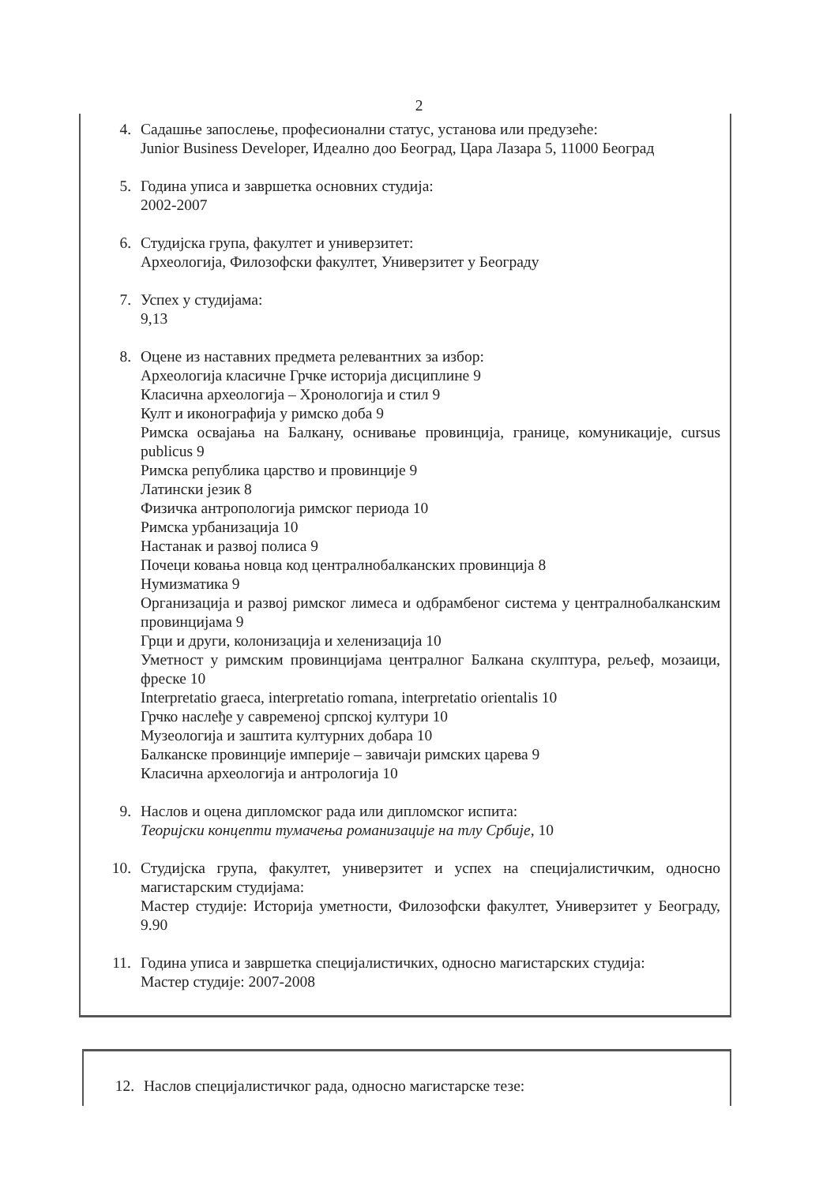2
4. Садашње запослење, професионални статус, установа или предузеће:
Junior Business Developer, Идеално доо Београд, Цара Лазара 5, 11000 Београд
5. Година уписа и завршетка основних студија:
2002-2007
6. Студијска група, факултет и универзитет:
Археологија, Филозофски факултет, Универзитет у Београду
7. Успех у студијама:
9,13
8. Оцене из наставних предмета релевантних за избор:
Археологија класичне Грчке историја дисциплине 9
Класична археологија – Хронологија и стил 9
Култ и иконографија у римско доба 9
Римска освајања на Балкану, оснивање провинција, границе, комуникације, cursus publicus 9
Римска република царство и провинције 9
Латински језик 8
Физичка антропологија римског периода 10
Римска урбанизација 10
Настанак и развој полиса 9
Почеци ковања новца код централнобалканских провинција 8
Нумизматика 9
Организација и развој римског лимеса и одбрамбеног система у централнобалканским провинцијама 9
Грци и други, колонизација и хеленизација 10
Уметност у римским провинцијама централног Балкана скулптура, рељеф, мозаици, фреске 10
Interpretatio graeca, interpretatio romana, interpretatio orientalis 10
Грчко наслеђе у савременој српској култури 10
Музеологија и заштита културних добара 10
Балканске провинције империје – завичаји римских царева 9
Класична археологија и антрологија 10
9. Наслов и оцена дипломског рада или дипломског испита:
Теоријски концепти тумачења романизације на тлу Србије, 10
10. Студијска група, факултет, универзитет и успех на специјалистичким, односно магистарским студијама:
Мастер студије: Историја уметности, Филозофски факултет, Универзитет у Београду, 9.90
11. Година уписа и завршетка специјалистичких, односно магистарских студија:
Мастер студије: 2007-2008
12. Наслов специјалистичког рада, односно магистарске тезе: